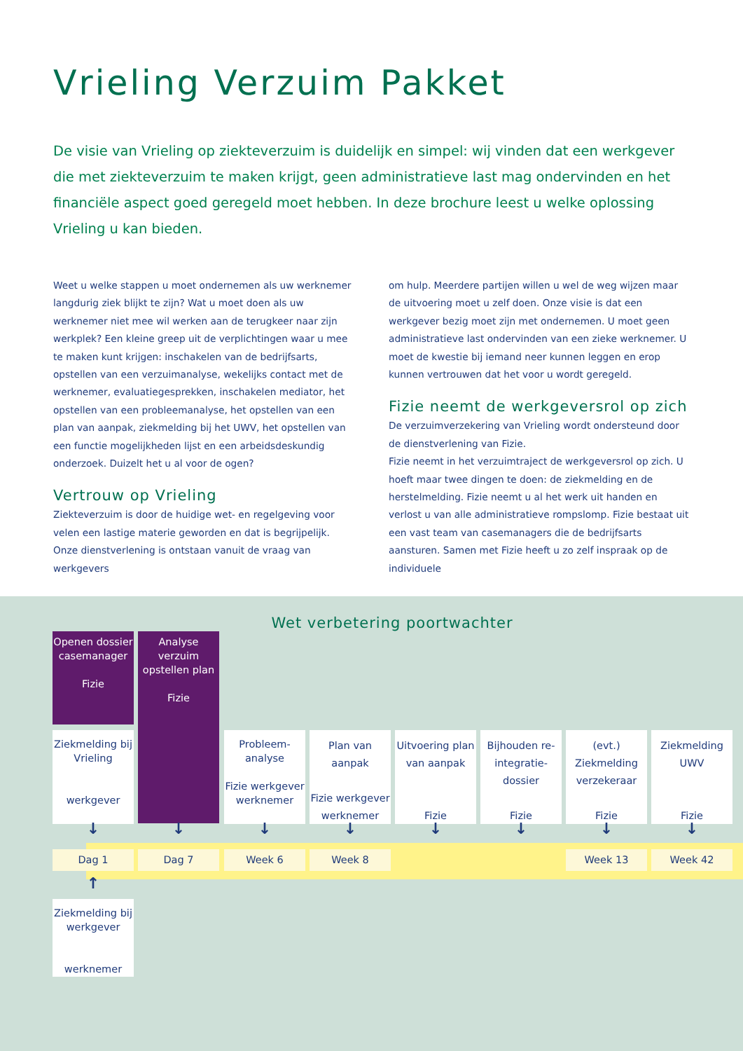Vrieling Verzuim Pakket
De visie van Vrieling op ziekteverzuim is duidelijk en simpel: wij vinden dat een werkgever die met ziekteverzuim te maken krijgt, geen administratieve last mag ondervinden en het financiële aspect goed geregeld moet hebben. In deze brochure leest u welke oplossing Vrieling u kan bieden.
Weet u welke stappen u moet ondernemen als uw werknemer langdurig ziek blijkt te zijn? Wat u moet doen als uw werknemer niet mee wil werken aan de terugkeer naar zijn werkplek? Een kleine greep uit de verplichtingen waar u mee te maken kunt krijgen: inschakelen van de bedrijfsarts, opstellen van een verzuimanalyse, wekelijks contact met de werknemer, evaluatiegesprekken, inschakelen mediator, het opstellen van een probleemanalyse, het opstellen van een plan van aanpak, ziekmelding bij het UWV, het opstellen van een functie mogelijkheden lijst en een arbeidsdeskundig onderzoek. Duizelt het u al voor de ogen?
Vertrouw op Vrieling
Ziekteverzuim is door de huidige wet- en regelgeving voor velen een lastige materie geworden en dat is begrijpelijk. Onze dienstverlening is ontstaan vanuit de vraag van werkgevers
om hulp. Meerdere partijen willen u wel de weg wijzen maar de uitvoering moet u zelf doen. Onze visie is dat een werkgever bezig moet zijn met ondernemen. U moet geen administratieve last ondervinden van een zieke werknemer. U moet de kwestie bij iemand neer kunnen leggen en erop kunnen vertrouwen dat het voor u wordt geregeld.
Fizie neemt de werkgeversrol op zich
De verzuimverzekering van Vrieling wordt ondersteund door de dienstverlening van Fizie.
Fizie neemt in het verzuimtraject de werkgeversrol op zich. U hoeft maar twee dingen te doen: de ziekmelding en de herstelmelding. Fizie neemt u al het werk uit handen en verlost u van alle administratieve rompslomp. Fizie bestaat uit een vast team van casemanagers die de bedrijfsarts aansturen. Samen met Fizie heeft u zo zelf inspraak op de individuele
Wet verbetering poortwachter
Openen dossier casemanager
Fizie
Analyse verzuim opstellen plan
Fizie
Ziekmelding bij Vrieling
werkgever
Probleem-analyse
Fizie werkgever werknemer
Plan van aanpak
Fizie werkgever werknemer
Uitvoering plan van aanpak
Fizie
Bijhouden re-integratie-dossier
Fizie
(evt.) Ziekmelding verzekeraar
Fizie
Ziekmelding UWV
Fizie
↓ ↓ ↓ ↓ ↓ ↓ ↓ ↓
Dag 1 Dag 7 Week 6 Week 8 Week 13 Week 42
↑
Ziekmelding bij werkgever
werknemer